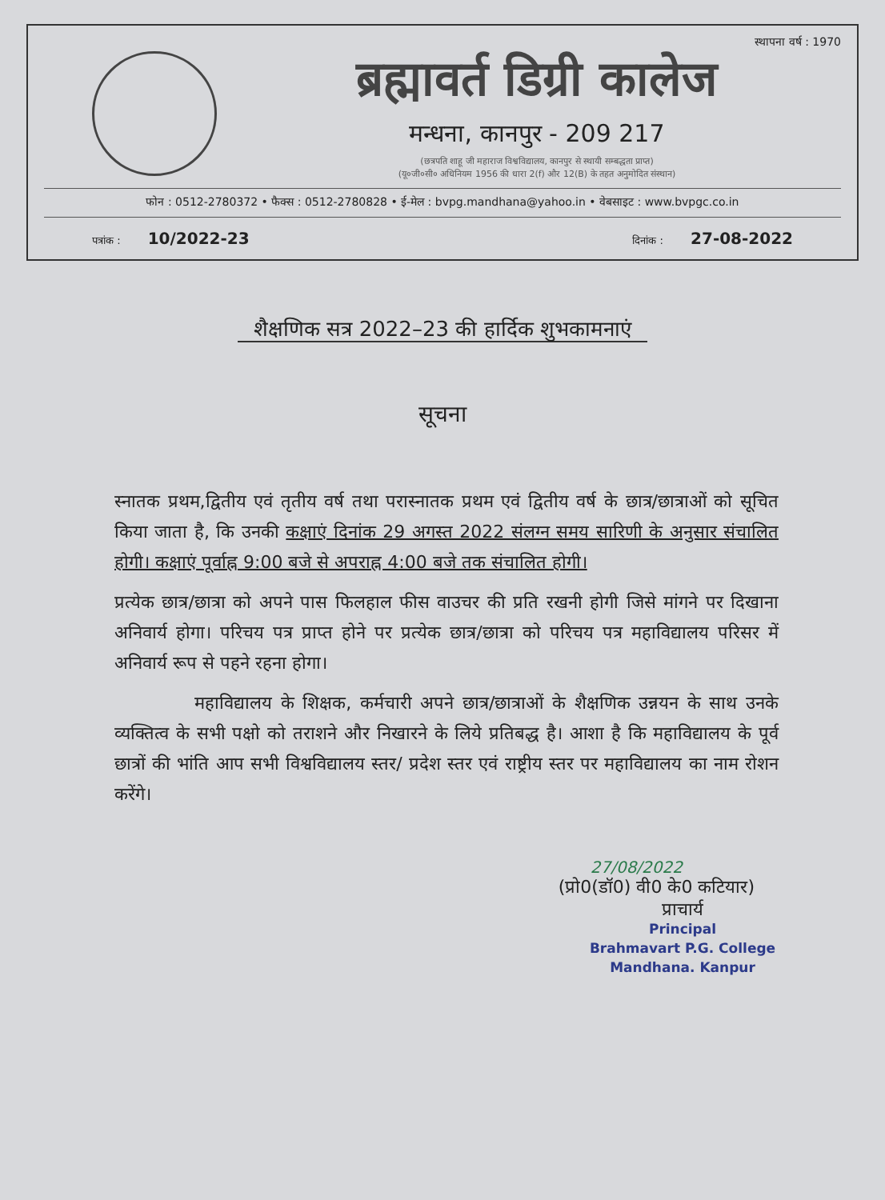स्थापना वर्ष : 1970
ब्रह्मावर्त डिग्री कालेज
मन्धना, कानपुर - 209 217
(छत्रपति शाहू जी महाराज विश्वविद्यालय, कानपुर से स्थायी सम्बद्धता प्राप्त)
(यू०जी०सी० अधिनियम 1956 की धारा 2(f) और 12(B) के तहत अनुमोदित संस्थान)
फोन : 0512-2780372 • फैक्स : 0512-2780828 • ई-मेल : bvpg.mandhana@yahoo.in • वेबसाइट : www.bvpgc.co.in
पत्रांक : 10/2022-23
दिनांक : 27-08-2022
शैक्षणिक सत्र 2022–23 की हार्दिक शुभकामनाएं
सूचना
स्नातक प्रथम,द्वितीय एवं तृतीय वर्ष तथा परास्नातक प्रथम एवं द्वितीय वर्ष के छात्र/छात्राओं को सूचित किया जाता है, कि उनकी कक्षाएं दिनांक 29 अगस्त 2022 संलग्न समय सारिणी के अनुसार संचालित होगी। कक्षाएं पूर्वाह्न 9:00 बजे से अपराह्न 4:00 बजे तक संचालित होगी।
प्रत्येक छात्र/छात्रा को अपने पास फिलहाल फीस वाउचर की प्रति रखनी होगी जिसे मांगने पर दिखाना अनिवार्य होगा। परिचय पत्र प्राप्त होने पर प्रत्येक छात्र/छात्रा को परिचय पत्र महाविद्यालय परिसर में अनिवार्य रूप से पहने रहना होगा।
महाविद्यालय के शिक्षक, कर्मचारी अपने छात्र/छात्राओं के शैक्षणिक उन्नयन के साथ उनके व्यक्तित्व के सभी पक्षो को तराशने और निखारने के लिये प्रतिबद्ध है। आशा है कि महाविद्यालय के पूर्व छात्रों की भांति आप सभी विश्वविद्यालय स्तर/ प्रदेश स्तर एवं राष्ट्रीय स्तर पर महाविद्यालय का नाम रोशन करेंगे।
27/08/2022
(प्रो0(डॉ0) वी0 के0 कटियार)
प्राचार्य
Principal
Brahmavart P.G. College
Mandhana. Kanpur